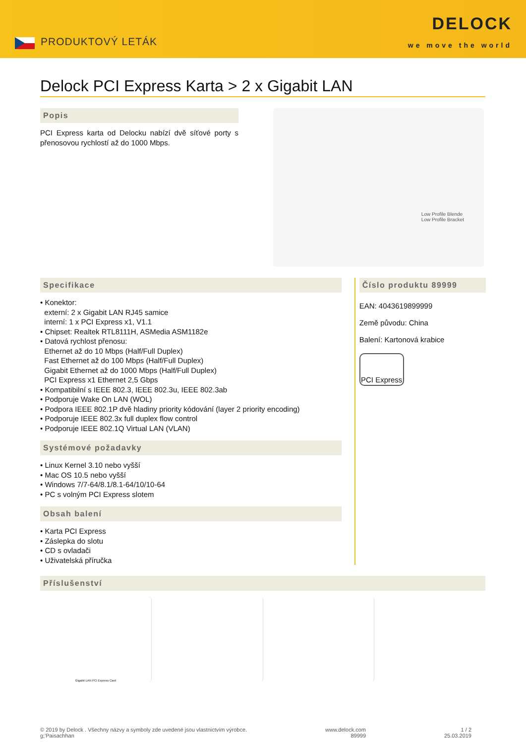PRODUKTOVÝ LETÁK
DELOCK
we move the world
Delock PCI Express Karta > 2 x Gigabit LAN
Popis
PCI Express karta od Delocku nabízí dvě síťové porty s přenosovou rychlostí až do 1000 Mbps.
Low Profile Blende
Low Profile Bracket
Specifikace
• Konektor:
externí: 2 x Gigabit LAN RJ45 samice
interní: 1 x PCI Express x1, V1.1
• Chipset: Realtek RTL8111H, ASMedia ASM1182e
• Datová rychlost přenosu:
Ethernet až do 10 Mbps (Half/Full Duplex)
Fast Ethernet až do 100 Mbps (Half/Full Duplex)
Gigabit Ethernet až do 1000 Mbps (Half/Full Duplex)
PCI Express x1 Ethernet 2,5 Gbps
• Kompatibilní s IEEE 802.3, IEEE 802.3u, IEEE 802.3ab
• Podporuje Wake On LAN (WOL)
• Podpora IEEE 802.1P dvě hladiny priority kódování (layer 2 priority encoding)
• Podporuje IEEE 802.3x full duplex flow control
• Podporuje IEEE 802.1Q Virtual LAN (VLAN)
Systémové požadavky
• Linux Kernel 3.10 nebo vyšší
• Mac OS 10.5 nebo vyšší
• Windows 7/7-64/8.1/8.1-64/10/10-64
• PC s volným PCI Express slotem
Obsah balení
• Karta PCI Express
• Záslepka do slotu
• CD s ovladači
• Uživatelská příručka
Číslo produktu 89999
EAN: 4043619899999
Země původu: China
Balení: Kartonová krabice
PCI Express
Příslušenství
Gigabit LAN PCI Express Card
© 2019 by Delock . Všechny názvy a symboly zde uvedené jsou vlastnictvím výrobce.
g;'Paisachhan
www.delock.com
89999
1 / 2
25.03.2019